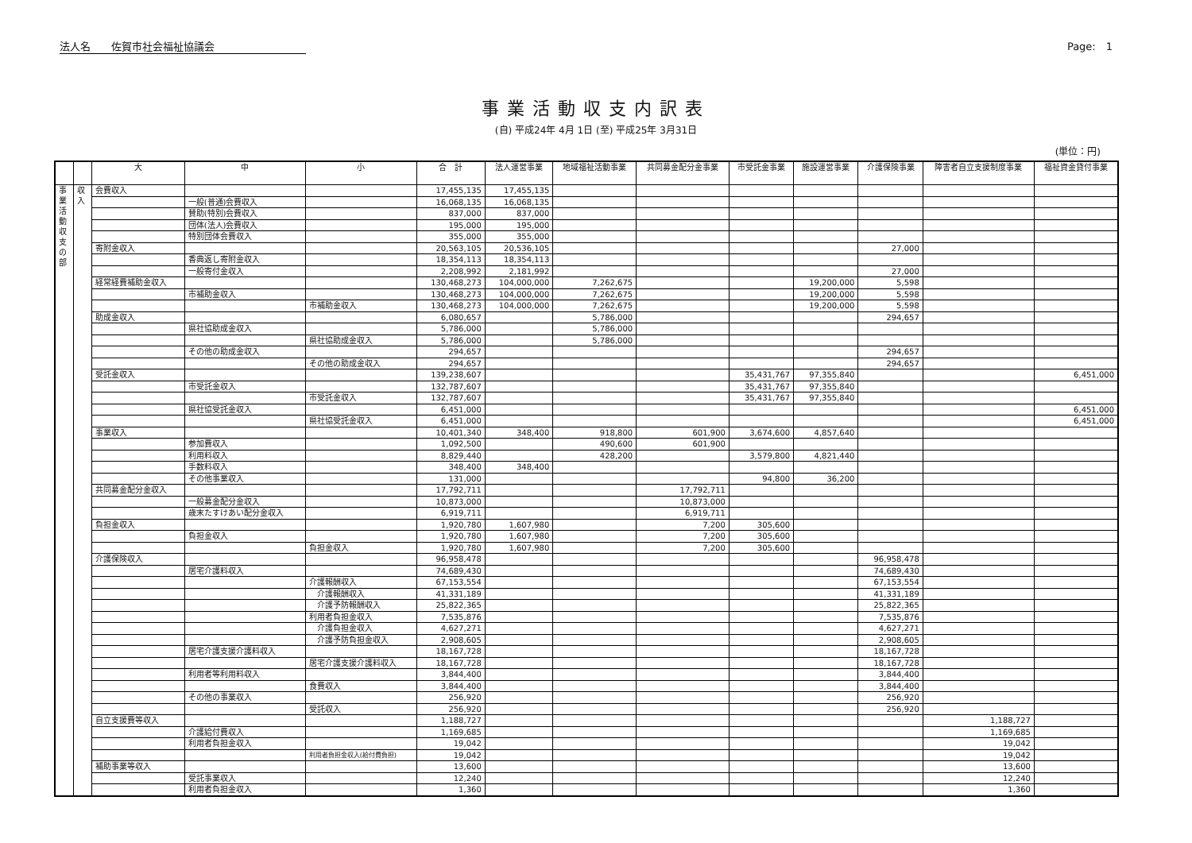法人名　　佐賀市社会福祉協議会 Page:　1
事業活動収支内訳表
(自) 平成24年 4月 1日 (至) 平成25年 3月31日
(単位：円)
| | | 大 | 中 | 小 | 合 計 | 法人運営事業 | 地域福祉活動事業 | 共同募金配分金事業 | 市受託金事業 | 施設運営事業 | 介護保険事業 | 障害者自立支援制度事業 | 福祉資金貸付事業 |
| --- | --- | --- | --- | --- | --- | --- | --- | --- | --- | --- | --- | --- | --- |
| 事 業 活 動 収 支 の 部 | 収 入 | 会費収入 | | | 17,455,135 | 17,455,135 | | | | | | | |
| | | | 一般(普通)会費収入 | | 16,068,135 | 16,068,135 | | | | | | | |
| | | | 賛助(特別)会費収入 | | 837,000 | 837,000 | | | | | | | |
| | | | 団体(法人)会費収入 | | 195,000 | 195,000 | | | | | | | |
| | | | 特別団体会費収入 | | 355,000 | 355,000 | | | | | | | |
| | | 寄附金収入 | | | 20,563,105 | 20,536,105 | | | | | 27,000 | | |
| | | | 香典返し寄附金収入 | | 18,354,113 | 18,354,113 | | | | | | | |
| | | | 一般寄付金収入 | | 2,208,992 | 2,181,992 | | | | | 27,000 | | |
| | | 経常経費補助金収入 | | | 130,468,273 | 104,000,000 | 7,262,675 | | | 19,200,000 | 5,598 | | |
| | | | 市補助金収入 | | 130,468,273 | 104,000,000 | 7,262,675 | | | 19,200,000 | 5,598 | | |
| | | | | 市補助金収入 | 130,468,273 | 104,000,000 | 7,262,675 | | | 19,200,000 | 5,598 | | |
| | | 助成金収入 | | | 6,080,657 | | 5,786,000 | | | | 294,657 | | |
| | | | 県社協助成金収入 | | 5,786,000 | | 5,786,000 | | | | | | |
| | | | | 県社協助成金収入 | 5,786,000 | | 5,786,000 | | | | | | |
| | | | その他の助成金収入 | | 294,657 | | | | | | 294,657 | | |
| | | | | その他の助成金収入 | 294,657 | | | | | | 294,657 | | |
| | | 受託金収入 | | | 139,238,607 | | | | 35,431,767 | 97,355,840 | | | 6,451,000 |
| | | | 市受託金収入 | | 132,787,607 | | | | 35,431,767 | 97,355,840 | | | |
| | | | | 市受託金収入 | 132,787,607 | | | | 35,431,767 | 97,355,840 | | | |
| | | | 県社協受託金収入 | | 6,451,000 | | | | | | | | 6,451,000 |
| | | | | 県社協受託金収入 | 6,451,000 | | | | | | | | 6,451,000 |
| | | 事業収入 | | | 10,401,340 | 348,400 | 918,800 | 601,900 | 3,674,600 | 4,857,640 | | | |
| | | | 参加費収入 | | 1,092,500 | | 490,600 | 601,900 | | | | | |
| | | | 利用料収入 | | 8,829,440 | | 428,200 | | 3,579,800 | 4,821,440 | | | |
| | | | 手数料収入 | | 348,400 | 348,400 | | | | | | | |
| | | | その他事業収入 | | 131,000 | | | | 94,800 | 36,200 | | | |
| | | 共同募金配分金収入 | | | 17,792,711 | | | 17,792,711 | | | | | |
| | | | 一般募金配分金収入 | | 10,873,000 | | | 10,873,000 | | | | | |
| | | | 歳末たすけあい配分金収入 | | 6,919,711 | | | 6,919,711 | | | | | |
| | | 負担金収入 | | | 1,920,780 | 1,607,980 | | 7,200 | 305,600 | | | | |
| | | | 負担金収入 | | 1,920,780 | 1,607,980 | | 7,200 | 305,600 | | | | |
| | | | | 負担金収入 | 1,920,780 | 1,607,980 | | 7,200 | 305,600 | | | | |
| | | 介護保険収入 | | | 96,958,478 | | | | | | 96,958,478 | | |
| | | | 居宅介護料収入 | | 74,689,430 | | | | | | 74,689,430 | | |
| | | | | 介護報酬収入 | 67,153,554 | | | | | | 67,153,554 | | |
| | | | | 介護報酬収入 | 41,331,189 | | | | | | 41,331,189 | | |
| | | | | 介護予防報酬収入 | 25,822,365 | | | | | | 25,822,365 | | |
| | | | | 利用者負担金収入 | 7,535,876 | | | | | | 7,535,876 | | |
| | | | | 介護負担金収入 | 4,627,271 | | | | | | 4,627,271 | | |
| | | | | 介護予防負担金収入 | 2,908,605 | | | | | | 2,908,605 | | |
| | | | 居宅介護支援介護料収入 | | 18,167,728 | | | | | | 18,167,728 | | |
| | | | | 居宅介護支援介護料収入 | 18,167,728 | | | | | | 18,167,728 | | |
| | | | 利用者等利用料収入 | | 3,844,400 | | | | | | 3,844,400 | | |
| | | | | 食費収入 | 3,844,400 | | | | | | 3,844,400 | | |
| | | | その他の事業収入 | | 256,920 | | | | | | 256,920 | | |
| | | | | 受託収入 | 256,920 | | | | | | 256,920 | | |
| | | 自立支援費等収入 | | | 1,188,727 | | | | | | | 1,188,727 | |
| | | | 介護給付費収入 | | 1,169,685 | | | | | | | 1,169,685 | |
| | | | 利用者負担金収入 | | 19,042 | | | | | | | 19,042 | |
| | | | | 利用者負担金収入(給付費負担) | 19,042 | | | | | | | 19,042 | |
| | | 補助事業等収入 | | | 13,600 | | | | | | | 13,600 | |
| | | | 受託事業収入 | | 12,240 | | | | | | | 12,240 | |
| | | | 利用者負担金収入 | | 1,360 | | | | | | | 1,360 | |